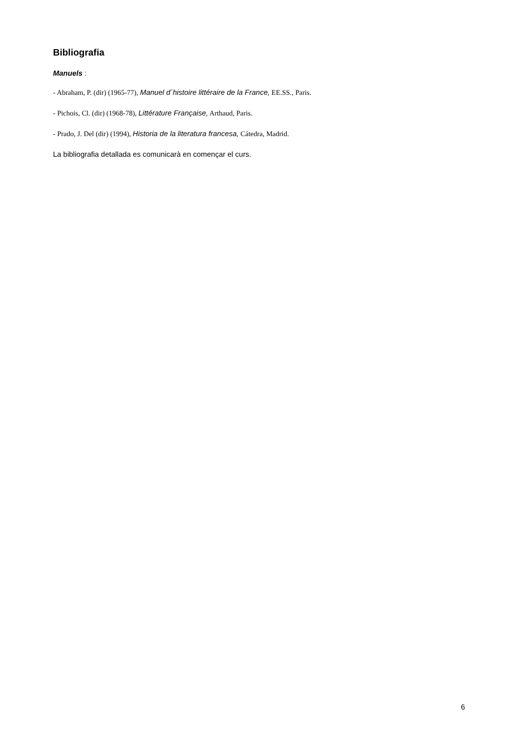Bibliografia
Manuels :
- Abraham, P. (dir) (1965-77), Manuel d´histoire littéraire de la France, EE.SS., Paris.
- Pichois, Cl. (dir) (1968-78), Littérature Française, Arthaud, Paris.
- Prado, J. Del (dir) (1994), Historia de la literatura francesa, Cátedra, Madrid.
La bibliografia detallada es comunicarà en començar el curs.
6